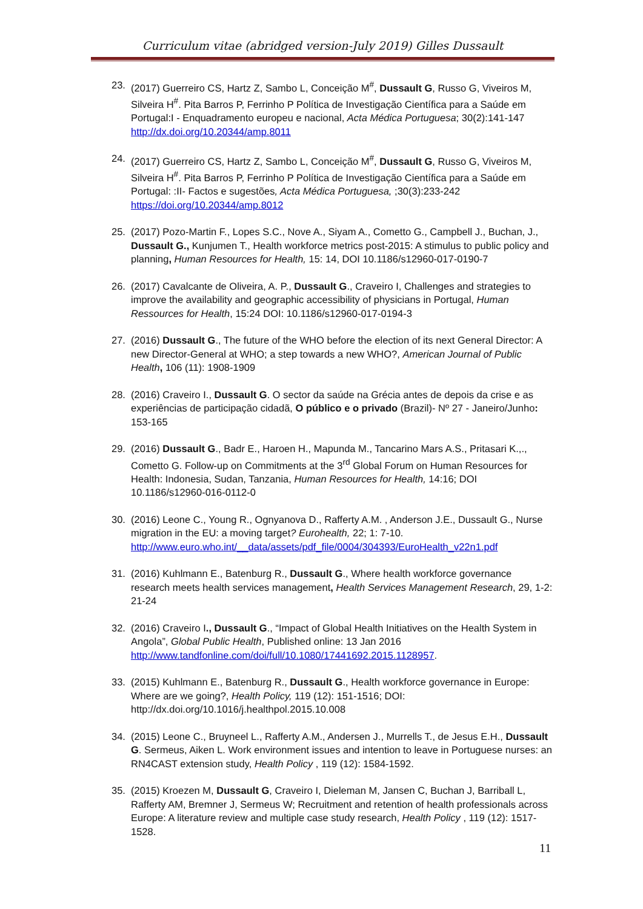Curriculum vitae (abridged version-July 2019) Gilles Dussault
23. (2017) Guerreiro CS, Hartz Z, Sambo L, Conceição M<sup>#</sup>, Dussault G, Russo G, Viveiros M, Silveira H<sup>#</sup>. Pita Barros P, Ferrinho P Política de Investigação Científica para a Saúde em Portugal:I - Enquadramento europeu e nacional, Acta Médica Portuguesa; 30(2):141-147 http://dx.doi.org/10.20344/amp.8011
24. (2017) Guerreiro CS, Hartz Z, Sambo L, Conceição M<sup>#</sup>, Dussault G, Russo G, Viveiros M, Silveira H<sup>#</sup>. Pita Barros P, Ferrinho P Política de Investigação Científica para a Saúde em Portugal: :II- Factos e sugestões, Acta Médica Portuguesa, ;30(3):233-242 https://doi.org/10.20344/amp.8012
25. (2017) Pozo-Martin F., Lopes S.C., Nove A., Siyam A., Cometto G., Campbell J., Buchan, J., Dussault G., Kunjumen T., Health workforce metrics post-2015: A stimulus to public policy and planning, Human Resources for Health, 15: 14, DOI 10.1186/s12960-017-0190-7
26. (2017) Cavalcante de Oliveira, A. P., Dussault G., Craveiro I, Challenges and strategies to improve the availability and geographic accessibility of physicians in Portugal, Human Ressources for Health, 15:24 DOI: 10.1186/s12960-017-0194-3
27. (2016) Dussault G., The future of the WHO before the election of its next General Director: A new Director-General at WHO; a step towards a new WHO?, American Journal of Public Health, 106 (11): 1908-1909
28. (2016) Craveiro I., Dussault G. O sector da saúde na Grécia antes de depois da crise e as experiências de participação cidadã, O público e o privado (Brazil)- Nº 27 - Janeiro/Junho: 153-165
29. (2016) Dussault G., Badr E., Haroen H., Mapunda M., Tancarino Mars A.S., Pritasari K.,., Cometto G. Follow-up on Commitments at the 3<sup>rd</sup> Global Forum on Human Resources for Health: Indonesia, Sudan, Tanzania, Human Resources for Health, 14:16; DOI 10.1186/s12960-016-0112-0
30. (2016) Leone C., Young R., Ognyanova D., Rafferty A.M. , Anderson J.E., Dussault G., Nurse migration in the EU: a moving target? Eurohealth, 22; 1: 7-10. http://www.euro.who.int/__data/assets/pdf_file/0004/304393/EuroHealth_v22n1.pdf
31. (2016) Kuhlmann E., Batenburg R., Dussault G., Where health workforce governance research meets health services management, Health Services Management Research, 29, 1-2: 21-24
32. (2016) Craveiro I., Dussault G., “Impact of Global Health Initiatives on the Health System in Angola”, Global Public Health, Published online: 13 Jan 2016 http://www.tandfonline.com/doi/full/10.1080/17441692.2015.1128957.
33. (2015) Kuhlmann E., Batenburg R., Dussault G., Health workforce governance in Europe: Where are we going?, Health Policy, 119 (12): 151-1516; DOI: http://dx.doi.org/10.1016/j.healthpol.2015.10.008
34. (2015) Leone C., Bruyneel L., Rafferty A.M., Andersen J., Murrells T., de Jesus E.H., Dussault G. Sermeus, Aiken L. Work environment issues and intention to leave in Portuguese nurses: an RN4CAST extension study, Health Policy , 119 (12): 1584-1592.
35. (2015) Kroezen M, Dussault G, Craveiro I, Dieleman M, Jansen C, Buchan J, Barriball L, Rafferty AM, Bremner J, Sermeus W; Recruitment and retention of health professionals across Europe: A literature review and multiple case study research, Health Policy , 119 (12): 1517-1528.
11